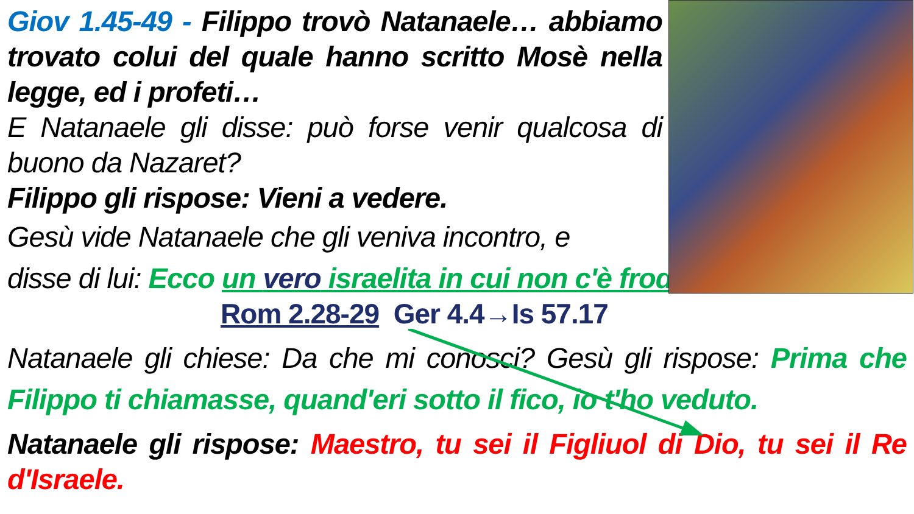Giov 1.45-49 - Filippo trovò Natanaele… abbiamo trovato colui del quale hanno scritto Mosè nella legge, ed i profeti…
E Natanaele gli disse: può forse venir qualcosa di buono da Nazaret?
Filippo gli rispose: Vieni a vedere.
Gesù vide Natanaele che gli veniva incontro, e
disse di lui: Ecco un vero israelita in cui non c'è frode.
Rom 2.28-29 Ger 4.4→Is 57.17
Natanaele gli chiese: Da che mi conosci? Gesù gli rispose: Prima che Filippo ti chiamasse, quand'eri sotto il fico, io t'ho veduto.
Natanaele gli rispose: Maestro, tu sei il Figliuol di Dio, tu sei il Re d'Israele.